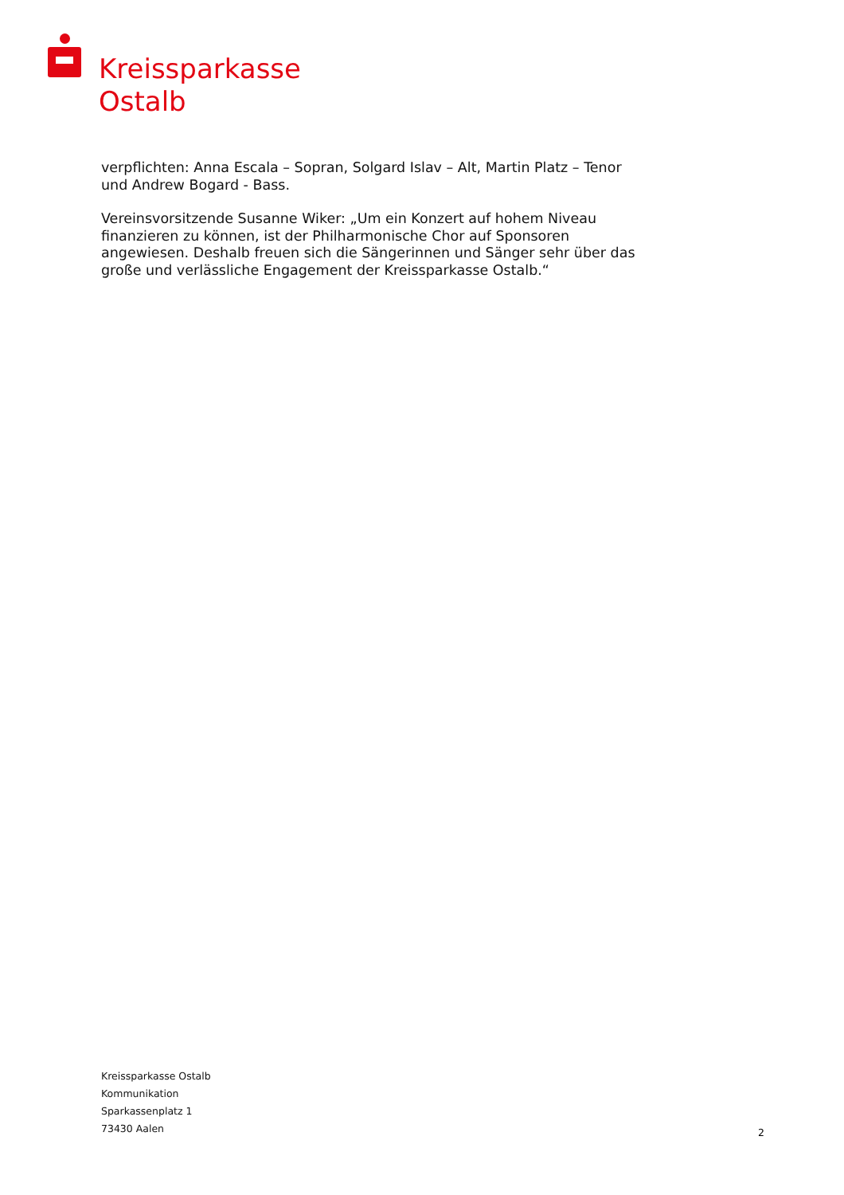Kreissparkasse
Ostalb
verpflichten: Anna Escala – Sopran, Solgard Islav – Alt, Martin Platz – Tenor und Andrew Bogard - Bass.
Vereinsvorsitzende Susanne Wiker: „Um ein Konzert auf hohem Niveau finanzieren zu können, ist der Philharmonische Chor auf Sponsoren angewiesen. Deshalb freuen sich die Sängerinnen und Sänger sehr über das große und verlässliche Engagement der Kreissparkasse Ostalb.“
Kreissparkasse Ostalb
Kommunikation
Sparkassenplatz 1
73430 Aalen
2